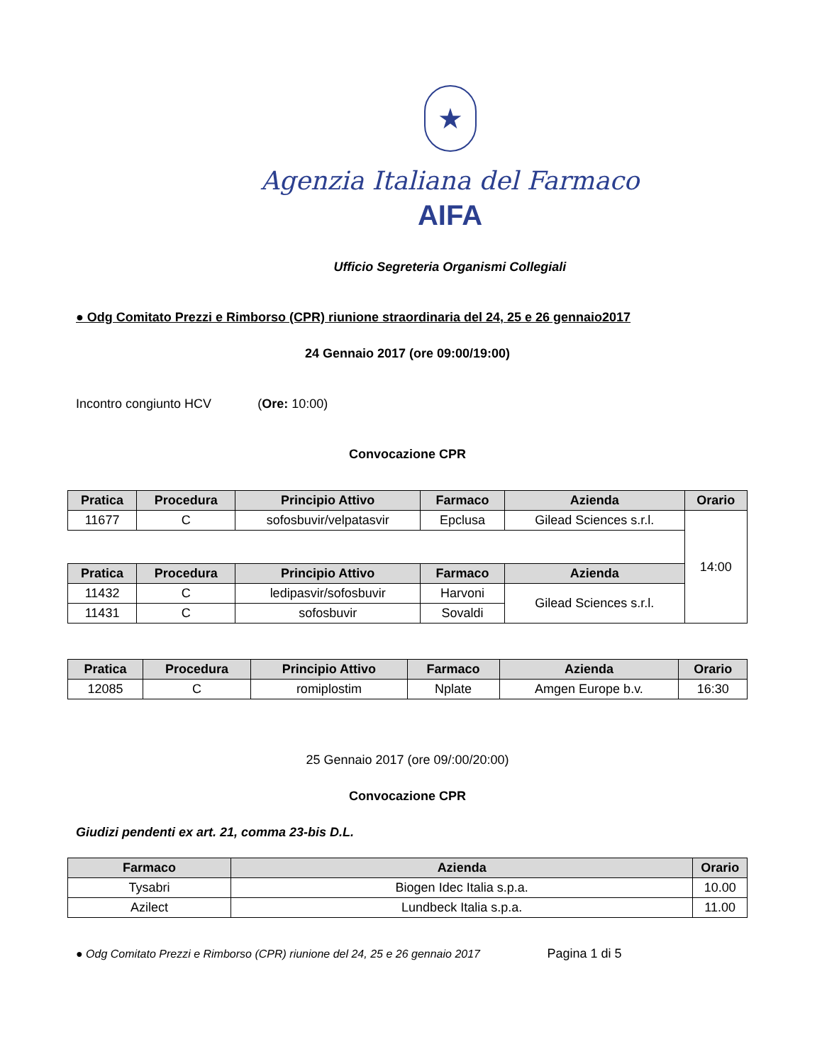★
Agenzia Italiana del Farmaco
AIFA
Ufficio Segreteria Organismi Collegiali
● Odg Comitato Prezzi e Rimborso (CPR) riunione straordinaria del 24, 25 e 26 gennaio2017
24 Gennaio 2017 (ore 09:00/19:00)
Incontro congiunto HCV (Ore: 10:00)
Convocazione CPR
| Pratica | Procedura | Principio Attivo | Farmaco | Azienda | Orario |
| --- | --- | --- | --- | --- | --- |
| 11677 | C | sofosbuvir/velpatasvir | Epclusa | Gilead Sciences s.r.l. | 14:00 |
| Pratica | Procedura | Principio Attivo | Farmaco | Azienda | |
| 11432 | C | ledipasvir/sofosbuvir | Harvoni | Gilead Sciences s.r.l. | |
| 11431 | C | sofosbuvir | Sovaldi | | |
| Pratica | Procedura | Principio Attivo | Farmaco | Azienda | Orario |
| --- | --- | --- | --- | --- | --- |
| 12085 | C | romiplostim | Nplate | Amgen Europe b.v. | 16:30 |
25 Gennaio 2017 (ore 09/:00/20:00)
Convocazione CPR
Giudizi pendenti ex art. 21, comma 23-bis D.L.
| Farmaco | Azienda | Orario |
| --- | --- | --- |
| Tysabri | Biogen Idec Italia s.p.a. | 10.00 |
| Azilect | Lundbeck Italia s.p.a. | 11.00 |
● Odg Comitato Prezzi e Rimborso (CPR) riunione del 24, 25 e 26 gennaio 2017 Pagina 1 di 5